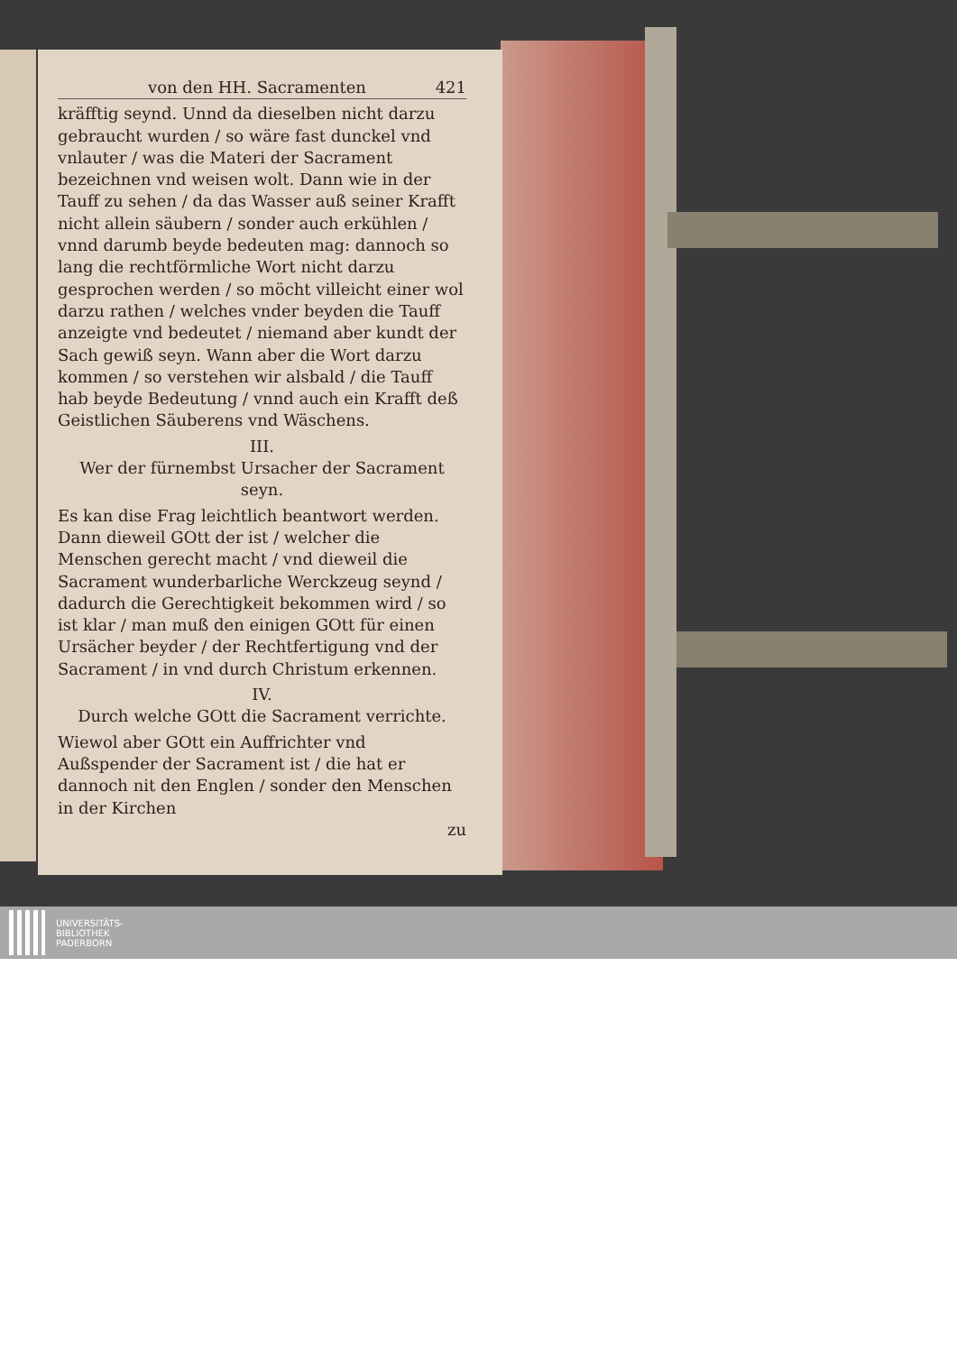von den HH. Sacramenten 421
kräfftig seynd. Unnd da dieselben nicht darzu gebraucht wurden / so wäre fast dunckel vnd vnlauter / was die Materi der Sacrament bezeichnen vnd weisen wolt. Dann wie in der Tauff zu sehen / da das Wasser auß seiner Krafft nicht allein säubern / sonder auch erkühlen / vnnd darumb beyde bedeuten mag: dannoch so lang die rechtförmliche Wort nicht darzu gesprochen werden / so möcht villeicht einer wol darzu rathen / welches vnder beyden die Tauff anzeigte vnd bedeutet / niemand aber kundt der Sach gewiß seyn. Wann aber die Wort darzu kommen / so verstehen wir alsbald / die Tauff hab beyde Bedeutung / vnnd auch ein Krafft deß Geistlichen Säuberens vnd Wäschens.
III.
Wer der fürnembst Ursacher der Sacrament seyn.
Es kan dise Frag leichtlich beantwort werden. Dann dieweil GOtt der ist / welcher die Menschen gerecht macht / vnd dieweil die Sacrament wunderbarliche Werckzeug seynd / dadurch die Gerechtigkeit bekommen wird / so ist klar / man muß den einigen GOtt für einen Ursächer beyder / der Rechtfertigung vnd der Sacrament / in vnd durch Christum erkennen.
IV.
Durch welche GOtt die Sacrament verrichte.
Wiewol aber GOtt ein Auffrichter vnd Außspender der Sacrament ist / die hat er dannoch nit den Englen / sonder den Menschen in der Kirchen
zu
UNIVERSITÄTS-
BIBLIOTHEK
PADERBORN